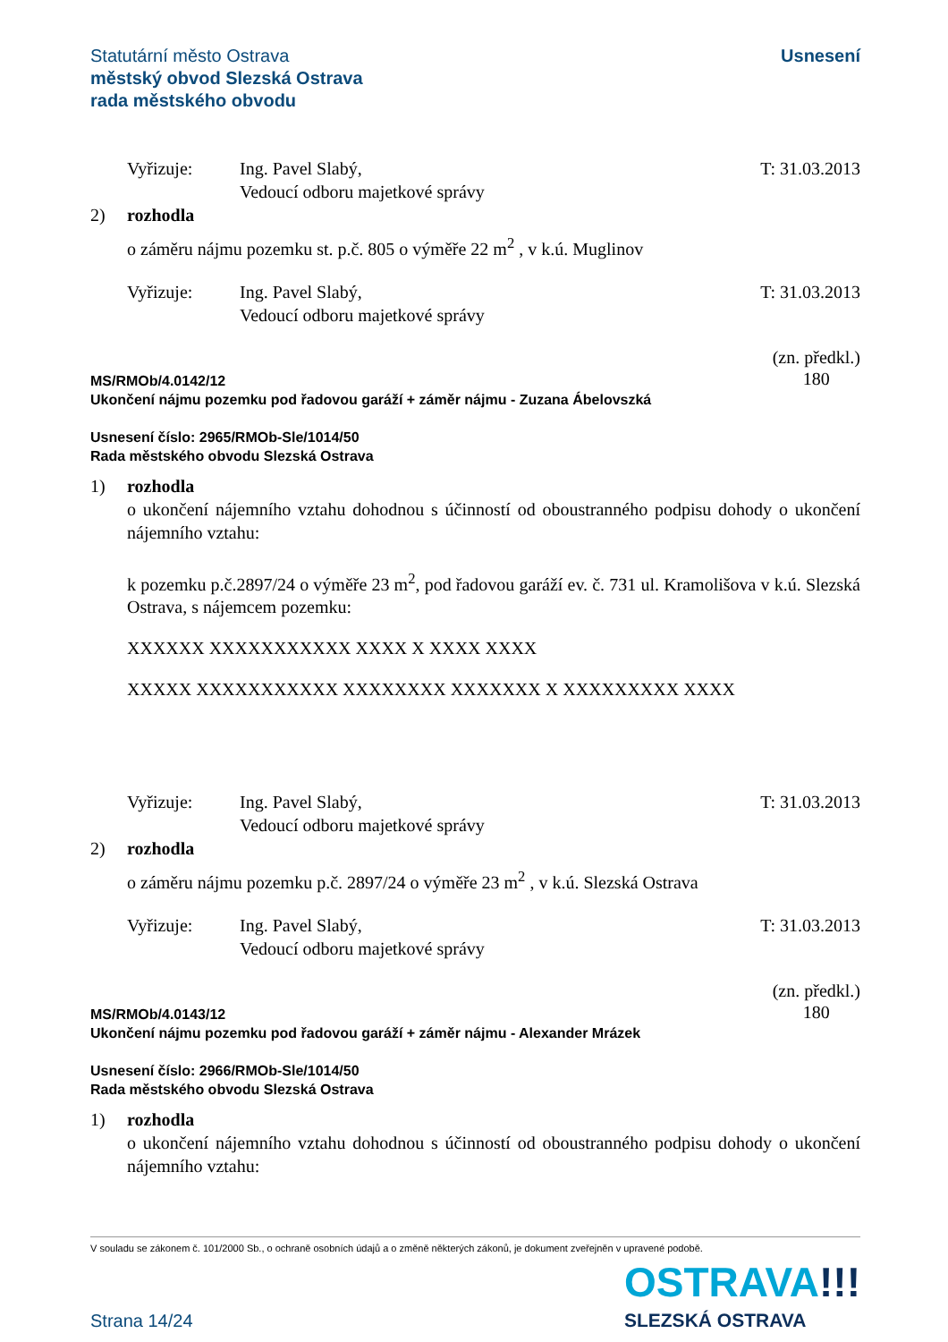Statutární město Ostrava
městský obvod Slezská Ostrava
rada městského obvodu
Usnesení
Vyřizuje: Ing. Pavel Slabý,
Vedoucí odboru majetkové správy
T: 31.03.2013
2) rozhodla
o záměru nájmu pozemku st. p.č. 805 o výměře 22 m<sup>2</sup> , v k.ú. Muglinov
Vyřizuje: Ing. Pavel Slabý,
Vedoucí odboru majetkové správy
T: 31.03.2013
MS/RMOb/4.0142/12
Ukončení nájmu pozemku pod řadovou garáží + záměr nájmu - Zuzana Ábelovszká
(zn. předkl.)
180
Usnesení číslo: 2965/RMOb-Sle/1014/50
Rada městského obvodu Slezská Ostrava
1) rozhodla
o ukončení nájemního vztahu dohodnou s účinností od oboustranného podpisu dohody o ukončení nájemního vztahu:
k pozemku p.č.2897/24 o výměře 23 m<sup>2</sup>, pod řadovou garáží ev. č. 731 ul. Kramolišova v k.ú. Slezská Ostrava, s nájemcem pozemku:
XXXXXX XXXXXXXXXXX XXXX X XXXX XXXX
XXXXX XXXXXXXXXXX XXXXXXXX XXXXXXX X XXXXXXXXX XXXX
Vyřizuje: Ing. Pavel Slabý,
Vedoucí odboru majetkové správy
T: 31.03.2013
2) rozhodla
o záměru nájmu pozemku p.č. 2897/24 o výměře 23 m<sup>2</sup> , v k.ú. Slezská Ostrava
Vyřizuje: Ing. Pavel Slabý,
Vedoucí odboru majetkové správy
T: 31.03.2013
MS/RMOb/4.0143/12
Ukončení nájmu pozemku pod řadovou garáží + záměr nájmu - Alexander Mrázek
(zn. předkl.)
180
Usnesení číslo: 2966/RMOb-Sle/1014/50
Rada městského obvodu Slezská Ostrava
1) rozhodla
o ukončení nájemního vztahu dohodnou s účinností od oboustranného podpisu dohody o ukončení nájemního vztahu:
V souladu se zákonem č. 101/2000 Sb., o ochraně osobních údajů a o změně některých zákonů, je dokument zveřejněn v upravené podobě.
Strana 14/24
OSTRAVA!!!
SLEZSKÁ OSTRAVA